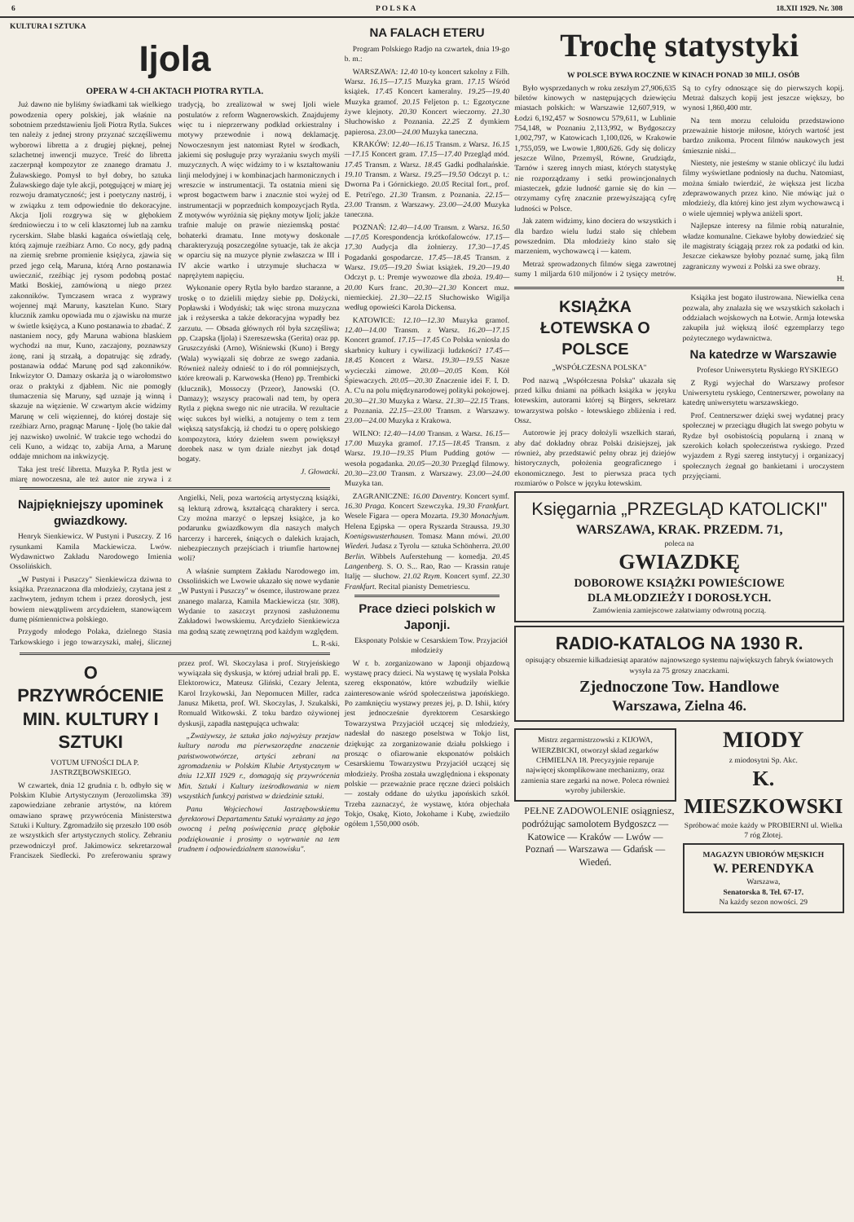6 P O L S K A 18.XII 1929. Nr. 308
KULTURA I SZTUKA
Ijola
OPERA W 4-CH AKTACH PIOTRA RYTLA.
Już dawno nie byliśmy świadkami tak wielkiego powodzenia opery polskiej, jak właśnie na sobotniem przedstawieniu Ijoli Piotra Rytla. Sukces ten należy z jednej strony przyznać szczęśliwemu wyborowi libretta a z drugiej pięknej, pełnej szlachetnej inwencji muzyce. Treść do libretta zaczerpnął kompozytor ze znanego dramatu J. Żuławskiego. Pomysł to był dobry, bo sztuka Żuławskiego daje tyle akcji, potęgującej w miarę jej rozwoju dramatyczność; jest i poetyczny nastrój, i w związku z tem odpowiednie tło dekoracyjne. Akcja Ijoli rozgrywa się w głębokiem średniowieczu i to w celi klasztornej lub na zamku rycerskim. Słabe blaski kagańca oświetlają celę, którą zajmuje rzeźbiarz Arno. Co nocy, gdy padną na ziemię srebrne promienie księżyca, zjawia się przed jego celą, Maruna, którą Arno postanawia uwiecznić, rzeźbiąc jej rysom podobną postać Matki Boskiej, zamówioną u niego przez zakonników. Tymczasem wraca z wyprawy wojennej mąż Maruny, kasztelan Kuno. Stary klucznik zamku opowiada mu o zjawisku na murze w świetle księżyca, a Kuno postanawia to zbadać. Z nastaniem nocy, gdy Maruna wabiona blaskiem wychodzi na mur, Kuno, zaczajony, poznawszy żonę, rani ją strzałą, a dopatrując się zdrady, postanawia oddać Marunę pod sąd zakonników. Inkwizytor O. Damazy oskarża ją o wiarołomstwo oraz o praktyki z djabłem. Nic nie pomogły tłumaczenia się Maruny, sąd uznaje ją winną i skazuje na więzienie. W czwartym akcie widzimy Marunę w celi więziennej, do której dostaje się rzeźbiarz Arno, pragnąc Marunę - Ijolę (bo takie dał jej nazwisko) uwolnić. W trakcie tego wchodzi do celi Kuno, a widząc to, zabija Arna, a Marunę oddaje mnichom na inkwizycję.
Taka jest treść libretta. Muzyka P. Rytla jest w miarę nowoczesna, ale też autor nie zrywa i z tradycją, bo zrealizował w swej Ijoli wiele postulatów z reform Wagnerowskich. Znajdujemy więc tu i nieprzerwany podkład orkiestralny i motywy przewodnie i nową deklamację. Nowoczesnym jest natomiast Rytel w środkach, jakiemi się posługuje przy wyrażaniu swych myśli muzycznych. A więc widzimy to i w kształtowaniu linji melodyjnej i w kombinacjach harmonicznych i wreszcie w instrumentacji. Ta ostatnia mieni się wprost bogactwem barw i znacznie stoi wyżej od instrumentacji w poprzednich kompozycjach Rytla. Z motywów wyróżnia się piękny motyw Ijoli; jakże trafnie maluje on prawie nieziemską postać bohaterki dramatu. Inne motywy doskonale charakteryzują poszczególne sytuacje, tak że akcja w oparciu się na muzyce płynie zwłaszcza w III i IV akcie wartko i utrzymuje słuchacza w naprężytem napięciu.
Wykonanie opery Rytla było bardzo staranne, a troskę o to dzielili między siebie pp. Dołżycki, Popławski i Wodyński; tak więc strona muzyczna jak i reżyserska a także dekoracyjna wypadły bez zarzutu. — Obsada głównych ról była szczęśliwa; pp. Czapska (Ijola) i Szereszewska (Gerita) oraz pp. Gruszczyński (Arno), Wiśniewski (Kuno) i Bregy (Wala) wywiązali się dobrze ze swego zadania. Również należy odnieść to i do ról pomniejszych, które kreowali p. Karwowska (Heno) pp. Trembicki (klucznik), Mossoczy (Przeor), Janowski (O. Damazy); wszyscy pracowali nad tem, by opera Rytla z piękna swego nic nie utraciła. W rezultacie więc sukces był wielki, a notujemy o tem z tem większą satysfakcją, iż chodzi tu o operę polskiego kompozytora, który dziełem swem powiększył dorobek nasz w tym dziale niezbyt jak dotąd bogaty.
J. Głowacki.
Najpiękniejszy upominek gwiazdkowy.
Henryk Sienkiewicz. W Pustyni i Puszczy. Z 16 rysunkami Kamila Mackiewicza. Lwów. Wydawnictwo Zakładu Narodowego Imienia Ossolińskich.
„W Pustyni i Puszczy" Sienkiewicza dziwna to książka. Przeznaczona dla młodzieży, czytana jest z zachwytem, jednym tchem i przez dorosłych, jest bowiem niewątpliwem arcydziełem, stanowiącem dumę piśmiennictwa polskiego.
Przygody młodego Polaka, dzielnego Stasia Tarkowskiego i jego towarzyszki, małej, ślicznej Angielki, Neli, poza wartością artystyczną książki, są lekturą zdrową, kształcącą charaktery i serca. Czy można marzyć o lepszej książce, ja ko podarunku gwiazdkowym dla naszych małych harcerzy i harcerek, śniących o dalekich krajach, niebezpiecznych przejściach i triumfie hartownej woli?
A właśnie sumptem Zakładu Narodowego im. Ossolińskich we Lwowie ukazało się nowe wydanie „W Pustyni i Puszczy" w ósemce, ilustrowane przez znanego malarza, Kamila Mackiewicza (str. 308). Wydanie to zaszczyt przynosi zasłużonemu Zakładowi lwowskiemu. Arcydzieło Sienkiewicza ma godną szatę zewnętrzną pod każdym względem.
L. R-ski.
O PRZYWRÓCENIE MIN. KULTURY I SZTUKI
VOTUM UFNOŚCI DLA P. JASTRZĘBOWSKIEGO.
W czwartek, dnia 12 grudnia r. b. odbyło się w Polskim Klubie Artystycznym (Jerozolimska 39) zapowiedziane zebranie artystów, na którem omawiano sprawę przywrócenia Ministerstwa Sztuki i Kultury. Zgromadziło się przeszło 100 osób ze wszystkich sfer artystycznych stolicy. Zebraniu przewodniczył prof. Jakimowicz sekretarzował Franciszek Siedlecki. Po zreferowaniu sprawy przez prof. Wł. Skoczylasa i prof. Stryjeńskiego wywiązała się dyskusja, w której udział brali pp. E. Elektorowicz, Mateusz Gliński, Cezary Jelenta, Karol Irzykowski, Jan Nepomucen Miller, radca Janusz Miketta, prof. Wł. Skoczylas, J. Szukalski, Romuald Witkowski. Z toku bardzo ożywionej dyskusji, zapadła następująca uchwała:
„Zważywszy, że sztuka jako najwyższy przejaw kultury narodu ma pierwszorzędne znaczenie państwowotwórcze, artyści zebrani na zgromadzeniu w Polskim Klubie Artystycznym w dniu 12.XII 1929 r., domagają się przywrócenia Min. Sztuki i Kultury iześrodkowania w niem wszystkich funkcyj państwa w dziedzinie sztuki.
Panu Wojciechowi Jastrzębowskiemu dyrektorowi Departamentu Sztuki wyrażamy za jego owocną i pełną poświęcenia pracę głębokie podziękowanie i prosimy o wytrwanie na tem trudnem i odpowiedzialnem stanowisku".
NA FALACH ETERU
Program Polskiego Radjo na czwartek, dnia 19-go b. m.:
WARSZAWA: 12.40 10-ty koncert szkolny z Filh. Warsz. 16.15—17.15 Muzyka gram. 17.15 Wśród książek. 17.45 Koncert kameralny. 19.25—19.40 Muzyka gramof. 20.15 Feljeton p. t.: Egzotyczne żywe klejnoty. 20.30 Koncert wieczorny. 21.30 Słuchowisko z Poznania. 22.25 Z dymkiem papierosa. 23.00—24.00 Muzyka taneczna.
KRAKÓW: 12.40—16.15 Transm. z Warsz. 16.15—17.15 Koncert gram. 17.15—17.40 Przegląd mód. 17.45 Transm. z Warsz. 18.45 Gadki podhalańskie. 19.10 Transm. z Warsz. 19.25—19.50 Odczyt p. t.: Dworna Pa i Górnickiego. 20.05 Recital fort., prof. E. Petri'ego. 21.30 Transm. z Poznania. 22.15—23.00 Transm. z Warszawy. 23.00—24.00 Muzyka taneczna.
POZNAŃ: 12.40—14.00 Transm. z Warsz. 16.50—17.05 Korespondencja krótkofalowców. 17.15—17.30 Audycja dla żołnierzy. 17.30—17.45 Pogadanki gospodarcze. 17.45—18.45 Transm. z Warsz. 19.05—19.20 Świat książek. 19.20—19.40 Odczyt p. t.: Premje wywozowe dla zboża. 19.40—20.00 Kurs franc. 20.30—21.30 Koncert muz. niemieckiej. 21.30—22.15 Słuchowisko Wigilja według opowieści Karola Dickensa.
KATOWICE: 12.10—12.30 Muzyka gramof. 12.40—14.00 Transm. z Warsz. 16.20—17.15 Koncert gramof. 17.15—17.45 Co Polska wniosła do skarbnicy kultury i cywilizacji ludzkości? 17.45—18.45 Koncert z Warsz. 19.30—19.55 Nasze wycieczki zimowe. 20.00—20.05 Kom. Kół Śpiewaczych. 20.05—20.30 Znaczenie idei F. I. D. A. C'u na polu międzynarodowej polityki pokojowej. 20.30—21.30 Muzyka z Warsz. 21.30—22.15 Trans. z Poznania. 22.15—23.00 Transm. z Warszawy. 23.00—24.00 Muzyka z Krakowa.
WILNO: 12.40—14.00 Transm. z Warsz. 16.15—17.00 Muzyka gramof. 17.15—18.45 Transm. z Warsz. 19.10—19.35 Plum Pudding gotów — wesoła pogadanka. 20.05—20.30 Przegląd filmowy. 20.30—23.00 Transm. z Warszawy. 23.00—24.00 Muzyka tan.
ZAGRANICZNE: 16.00 Daventry. Koncert symf. 16.30 Praga. Koncert Szewczyka. 19.30 Frankfurt. Wesele Figara — opera Mozarta. 19.30 Monachjum. Helena Egipska — opera Ryszarda Straussa. 19.30 Koenigswusterhausen. Tomasz Mann mówi. 20.00 Wiedeń. Judasz z Tyrolu — sztuka Schönherra. 20.00 Berlin. Wibbels Auferstehung — komedja. 20.45 Langenberg. S. O. S... Rao, Rao — Krassin ratuje Italję — słuchow. 21.02 Rzym. Koncert symf. 22.30 Frankfurt. Recital pianisty Demetriescu.
Prace dzieci polskich w Japonji.
Eksponaty Polskie w Cesarskiem Tow. Przyjaciół młodzieży
W r. b. zorganizowano w Japonji objazdową wystawę pracy dzieci. Na wystawę tę wysłała Polska szereg eksponatów, które wzbudziły wielkie zainteresowanie wśród społeczeństwa japońskiego. Po zamknięciu wystawy prezes jej, p. D. Ishii, który jest jednocześnie dyrektorem Cesarskiego Towarzystwa Przyjaciół uczącej się młodzieży, nadesłał do naszego poselstwa w Tokjo list, dziękując za zorganizowanie działu polskiego i prosząc o ofiarowanie eksponatów polskich Cesarskiemu Towarzystwu Przyjaciół uczącej się młodzieży. Prośba została uwzględniona i eksponaty polskie — przeważnie prace ręczne dzieci polskich — zostały oddane do użytku japońskich szkół. Trzeba zaznaczyć, że wystawę, która objechała Tokjo, Osakę, Kioto, Jokohame i Kubę, zwiedziło ogółem 1,550,000 osób.
Trochę statystyki
W POLSCE BYWA ROCZNIE W KINACH PONAD 30 MILJ. OSÓB
Było wysprzedanych w roku zeszłym 27,906,635 biletów kinowych w następujących dziewięciu miastach polskich: w Warszawie 12,607,919, w Łodzi 6,192,457 w Sosnowcu 579,611, w Lublinie 754,148, w Poznaniu 2,113,992, w Bydgoszczy 1,002,797, w Katowicach 1,100,026, w Krakowie 1,755,059, we Lwowie 1,800,626. Gdy się doliczy jeszcze Wilno, Przemyśl, Równe, Grudziądz, Tarnów i szereg innych miast, których statystykę nie rozporządzamy i setki prowincjonalnych miasteczek, gdzie ludność garnie się do kin — otrzymamy cyfrę znacznie przewyższającą cyfrę ludności w Polsce.
Jak zatem widzimy, kino dociera do wszystkich i dla bardzo wielu ludzi stało się chlebem powszednim. Dla młodzieży kino stało się marzeniem, wychowawcą i — katem.
Metraż sprowadzonych filmów sięga zawrotnej sumy 1 miljarda 610 miljonów i 2 tysięcy metrów. Są to cyfry odnoszące się do pierwszych kopij. Metraż dalszych kopij jest jeszcze większy, bo wynosi 1,860,400 mtr.
Na tem morzu celuloidu przedstawiono przeważnie historje miłosne, których wartość jest bardzo znikoma. Procent filmów naukowych jest śmiesznie niski...
Niestety, nie jesteśmy w stanie obliczyć ilu ludzi filmy wyświetlane podniosły na duchu. Natomiast, można śmiało twierdzić, że większa jest liczba zdeprawowanych przez kino. Nie mówiąc już o młodzieży, dla której kino jest złym wychowawcą i o wiele ujemniej wpływa aniżeli sport.
Najlepsze interesy na filmie robią naturalnie, władze komunalne. Ciekawe byłoby dowiedzieć się ile magistraty ściągają przez rok za podatki od kin. Jeszcze ciekawsze byłoby poznać sumę, jaką film zagraniczny wywozi z Polski za swe obrazy.
H.
KSIĄŻKA ŁOTEWSKA O POLSCE
„WSPÓŁCZESNA POLSKA"
Pod nazwą „Współczesna Polska" ukazała się przed kilku dniami na półkach książka w języku łotewskim, autorami której są Birgers, sekretarz towarzystwa polsko - łotewskiego zbliżenia i red. Ossz.
Autorowie jej pracy dołożyli wszelkich starań, aby dać dokładny obraz Polski dzisiejszej, jak również, aby przedstawić pełny obraz jej dziejów historycznych, położenia geograficznego i ekonomicznego. Jest to pierwsza praca tych rozmiarów o Polsce w języku łotewskim.
Książka jest bogato ilustrowana. Niewielka cena pozwala, aby znalazła się we wszystkich szkołach i oddziałach wojskowych na Łotwie. Armja łotewska zakupiła już większą ilość egzemplarzy tego pożytecznego wydawnictwa.
Na katedrze w Warszawie
Profesor Uniwersytetu Ryskiego RYSKIEGO
Z Rygi wyjechał do Warszawy profesor Uniwersytetu ryskiego, Centnerszwer, powołany na katedrę uniwersytetu warszawskiego.
Prof. Centnerszwer dzięki swej wydatnej pracy społecznej w przeciągu długich lat swego pobytu w Rydze był osobistością popularną i znaną w szerokich kołach społeczeństwa ryskiego. Przed wyjazdem z Rygi szereg instytucyj i organizacyj społecznych żegnał go bankietami i uroczystem przyjęciami.
Księgarnia „PRZEGLĄD KATOLICKI"
WARSZAWA, KRAK. PRZEDM. 71,
poleca na
GWIAZDKĘ
DOBOROWE KSIĄŻKI POWIEŚCIOWE
DLA MŁODZIEŻY I DOROSŁYCH.
Zamówienia zamiejscowe załatwiamy odwrotną pocztą.
RADIO-KATALOG NA 1930 R.
opisujący obszernie kilkadziesiąt aparatów najnowszego systemu największych fabryk światowych wysyła za 75 groszy znaczkami.
Zjednoczone Tow. Handlowe
Warszawa, Zielna 46.
Mistrz zegarmistrzowski z KIJOWA, WIERZBICKI, otworzył skład zegarków CHMIELNA 18. Precyzyjnie reparuje najwięcej skomplikowane mechanizmy, oraz zamienia stare zegarki na nowe. Poleca również wyroby jubilerskie.
PEŁNE ZADOWOLENIE osiągniesz, podróżując samolotem Bydgoszcz — Katowice — Kraków — Lwów — Poznań — Warszawa — Gdańsk — Wiedeń.
MIODY
z miodosytni Sp. Akc.
K. MIESZKOWSKI
Spróbować może każdy w PROBIERNI ul. Wielka 7 róg Złotej.
MAGAZYN UBIORÓW MĘSKICH
W. PERENDYKA
Warszawa,
Senatorska 8. Tel. 67-17.
Na każdy sezon nowości. 29